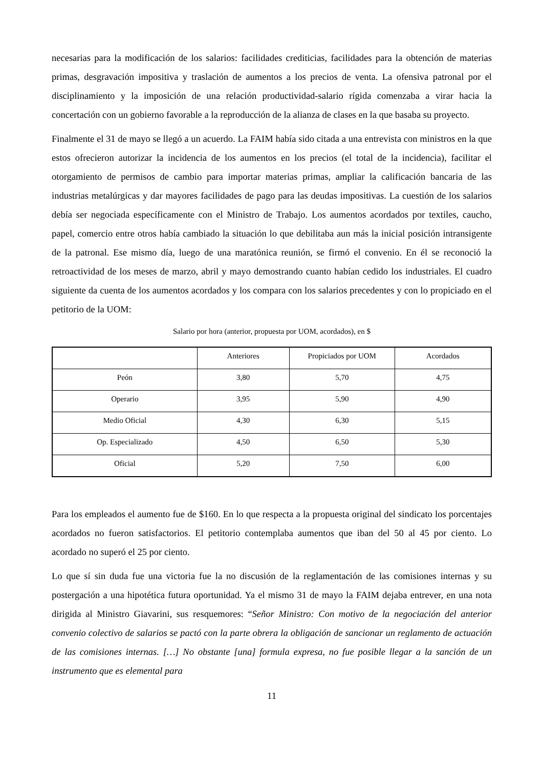necesarias para la modificación de los salarios: facilidades crediticias, facilidades para la obtención de materias primas, desgravación impositiva y traslación de aumentos a los precios de venta. La ofensiva patronal por el disciplinamiento y la imposición de una relación productividad-salario rígida comenzaba a virar hacia la concertación con un gobierno favorable a la reproducción de la alianza de clases en la que basaba su proyecto.
Finalmente el 31 de mayo se llegó a un acuerdo. La FAIM había sido citada a una entrevista con ministros en la que estos ofrecieron autorizar la incidencia de los aumentos en los precios (el total de la incidencia), facilitar el otorgamiento de permisos de cambio para importar materias primas, ampliar la calificación bancaria de las industrias metalúrgicas y dar mayores facilidades de pago para las deudas impositivas. La cuestión de los salarios debía ser negociada específicamente con el Ministro de Trabajo. Los aumentos acordados por textiles, caucho, papel, comercio entre otros había cambiado la situación lo que debilitaba aun más la inicial posición intransigente de la patronal. Ese mismo día, luego de una maratónica reunión, se firmó el convenio. En él se reconoció la retroactividad de los meses de marzo, abril y mayo demostrando cuanto habían cedido los industriales. El cuadro siguiente da cuenta de los aumentos acordados y los compara con los salarios precedentes y con lo propiciado en el petitorio de la UOM:
Salario por hora (anterior, propuesta por UOM, acordados), en $
| | Anteriores | Propiciados por UOM | Acordados |
| Peón | 3,80 | 5,70 | 4,75 |
| Operario | 3,95 | 5,90 | 4,90 |
| Medio Oficial | 4,30 | 6,30 | 5,15 |
| Op. Especializado | 4,50 | 6,50 | 5,30 |
| Oficial | 5,20 | 7,50 | 6,00 |
Para los empleados el aumento fue de $160. En lo que respecta a la propuesta original del sindicato los porcentajes acordados no fueron satisfactorios. El petitorio contemplaba aumentos que iban del 50 al 45 por ciento. Lo acordado no superó el 25 por ciento.
Lo que sí sin duda fue una victoria fue la no discusión de la reglamentación de las comisiones internas y su postergación a una hipotética futura oportunidad. Ya el mismo 31 de mayo la FAIM dejaba entrever, en una nota dirigida al Ministro Giavarini, sus resquemores: “Señor Ministro: Con motivo de la negociación del anterior convenio colectivo de salarios se pactó con la parte obrera la obligación de sancionar un reglamento de actuación de las comisiones internas. […] No obstante [una] formula expresa, no fue posible llegar a la sanción de un instrumento que es elemental para
11